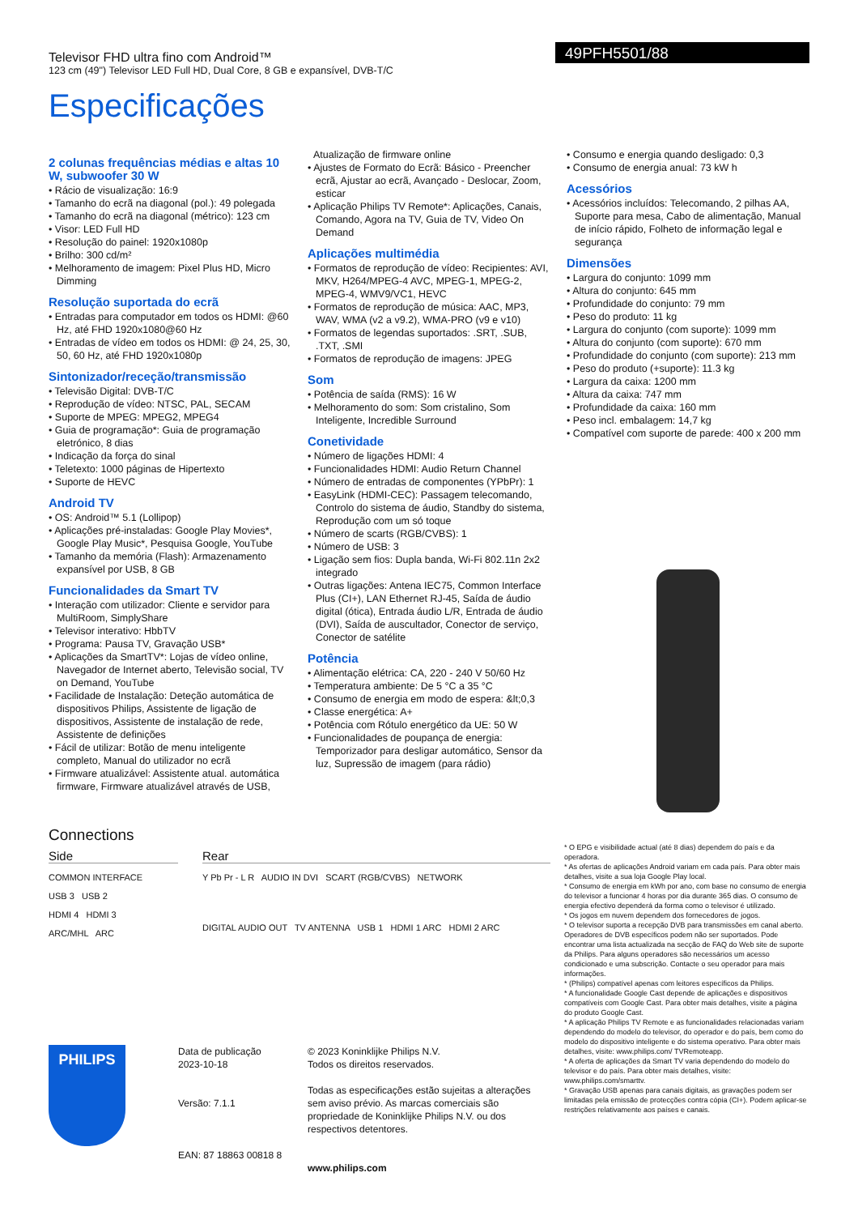Televisor FHD ultra fino com Android™
123 cm (49") Televisor LED Full HD, Dual Core, 8 GB e expansível, DVB-T/C
49PFH5501/88
Especificações
2 colunas frequências médias e altas 10 W, subwoofer 30 W
• Rácio de visualização: 16:9
• Tamanho do ecrã na diagonal (pol.): 49 polegada
• Tamanho do ecrã na diagonal (métrico): 123 cm
• Visor: LED Full HD
• Resolução do painel: 1920x1080p
• Brilho: 300 cd/m²
• Melhoramento de imagem: Pixel Plus HD, Micro Dimming
Resolução suportada do ecrã
• Entradas para computador em todos os HDMI: @60 Hz, até FHD 1920x1080@60 Hz
• Entradas de vídeo em todos os HDMI: @ 24, 25, 30, 50, 60 Hz, até FHD 1920x1080p
Sintonizador/receção/transmissão
• Televisão Digital: DVB-T/C
• Reprodução de vídeo: NTSC, PAL, SECAM
• Suporte de MPEG: MPEG2, MPEG4
• Guia de programação*: Guia de programação eletrónico, 8 dias
• Indicação da força do sinal
• Teletexto: 1000 páginas de Hipertexto
• Suporte de HEVC
Android TV
• OS: Android™ 5.1 (Lollipop)
• Aplicações pré-instaladas: Google Play Movies*, Google Play Music*, Pesquisa Google, YouTube
• Tamanho da memória (Flash): Armazenamento expansível por USB, 8 GB
Funcionalidades da Smart TV
• Interação com utilizador: Cliente e servidor para MultiRoom, SimplyShare
• Televisor interativo: HbbTV
• Programa: Pausa TV, Gravação USB*
• Aplicações da SmartTV*: Lojas de vídeo online, Navegador de Internet aberto, Televisão social, TV on Demand, YouTube
• Facilidade de Instalação: Deteção automática de dispositivos Philips, Assistente de ligação de dispositivos, Assistente de instalação de rede, Assistente de definições
• Fácil de utilizar: Botão de menu inteligente completo, Manual do utilizador no ecrã
• Firmware atualizável: Assistente atual. automática firmware, Firmware atualizável através de USB,
Atualização de firmware online
• Ajustes de Formato do Ecrã: Básico - Preencher ecrã, Ajustar ao ecrã, Avançado - Deslocar, Zoom, esticar
• Aplicação Philips TV Remote*: Aplicações, Canais, Comando, Agora na TV, Guia de TV, Video On Demand
Aplicações multimédia
• Formatos de reprodução de vídeo: Recipientes: AVI, MKV, H264/MPEG-4 AVC, MPEG-1, MPEG-2, MPEG-4, WMV9/VC1, HEVC
• Formatos de reprodução de música: AAC, MP3, WAV, WMA (v2 a v9.2), WMA-PRO (v9 e v10)
• Formatos de legendas suportados: .SRT, .SUB, .TXT, .SMI
• Formatos de reprodução de imagens: JPEG
Som
• Potência de saída (RMS): 16 W
• Melhoramento do som: Som cristalino, Som Inteligente, Incredible Surround
Conetividade
• Número de ligações HDMI: 4
• Funcionalidades HDMI: Audio Return Channel
• Número de entradas de componentes (YPbPr): 1
• EasyLink (HDMI-CEC): Passagem telecomando, Controlo do sistema de áudio, Standby do sistema, Reprodução com um só toque
• Número de scarts (RGB/CVBS): 1
• Número de USB: 3
• Ligação sem fios: Dupla banda, Wi-Fi 802.11n 2x2 integrado
• Outras ligações: Antena IEC75, Common Interface Plus (CI+), LAN Ethernet RJ-45, Saída de áudio digital (ótica), Entrada áudio L/R, Entrada de áudio (DVI), Saída de auscultador, Conector de serviço, Conector de satélite
Potência
• Alimentação elétrica: CA, 220 - 240 V 50/60 Hz
• Temperatura ambiente: De 5 °C a 35 °C
• Consumo de energia em modo de espera: &lt;0,3
• Classe energética: A+
• Potência com Rótulo energético da UE: 50 W
• Funcionalidades de poupança de energia: Temporizador para desligar automático, Sensor da luz, Supressão de imagem (para rádio)
• Consumo e energia quando desligado: 0,3
• Consumo de energia anual: 73 kW h
Acessórios
• Acessórios incluídos: Telecomando, 2 pilhas AA, Suporte para mesa, Cabo de alimentação, Manual de início rápido, Folheto de informação legal e segurança
Dimensões
• Largura do conjunto: 1099 mm
• Altura do conjunto: 645 mm
• Profundidade do conjunto: 79 mm
• Peso do produto: 11 kg
• Largura do conjunto (com suporte): 1099 mm
• Altura do conjunto (com suporte): 670 mm
• Profundidade do conjunto (com suporte): 213 mm
• Peso do produto (+suporte): 11.3 kg
• Largura da caixa: 1200 mm
• Altura da caixa: 747 mm
• Profundidade da caixa: 160 mm
• Peso incl. embalagem: 14,7 kg
• Compatível com suporte de parede: 400 x 200 mm
Connections
Side
COMMON INTERFACE
USB 3 USB 2
HDMI 4 HDMI 3
ARC/MHL ARC
Rear
Y Pb Pr - L R AUDIO IN DVI SCART (RGB/CVBS) NETWORK
DIGITAL AUDIO OUT TV ANTENNA USB 1 HDMI 1 ARC HDMI 2 ARC
* O EPG e visibilidade actual (até 8 dias) dependem do país e da operadora.
* As ofertas de aplicações Android variam em cada país. Para obter mais detalhes, visite a sua loja Google Play local.
* Consumo de energia em kWh por ano, com base no consumo de energia do televisor a funcionar 4 horas por dia durante 365 dias. O consumo de energia efectivo dependerá da forma como o televisor é utilizado.
* Os jogos em nuvem dependem dos fornecedores de jogos.
* O televisor suporta a recepção DVB para transmissões em canal aberto. Operadores de DVB específicos podem não ser suportados. Pode encontrar uma lista actualizada na secção de FAQ do Web site de suporte da Philips. Para alguns operadores são necessários um acesso condicionado e uma subscrição. Contacte o seu operador para mais informações.
* (Philips) compatível apenas com leitores específicos da Philips.
* A funcionalidade Google Cast depende de aplicações e dispositivos compatíveis com Google Cast. Para obter mais detalhes, visite a página do produto Google Cast.
* A aplicação Philips TV Remote e as funcionalidades relacionadas variam dependendo do modelo do televisor, do operador e do país, bem como do modelo do dispositivo inteligente e do sistema operativo. Para obter mais detalhes, visite: www.philips.com/ TVRemoteapp.
* A oferta de aplicações da Smart TV varia dependendo do modelo do televisor e do país. Para obter mais detalhes, visite: www.philips.com/smarttv.
* Gravação USB apenas para canais digitais, as gravações podem ser limitadas pela emissão de protecções contra cópia (CI+). Podem aplicar-se restrições relativamente aos países e canais.
PHILIPS
Data de publicação
2023-10-18
Versão: 7.1.1
EAN: 87 18863 00818 8
© 2023 Koninklijke Philips N.V.
Todos os direitos reservados.
Todas as especificações estão sujeitas a alterações sem aviso prévio. As marcas comerciais são propriedade de Koninklijke Philips N.V. ou dos respectivos detentores.
www.philips.com